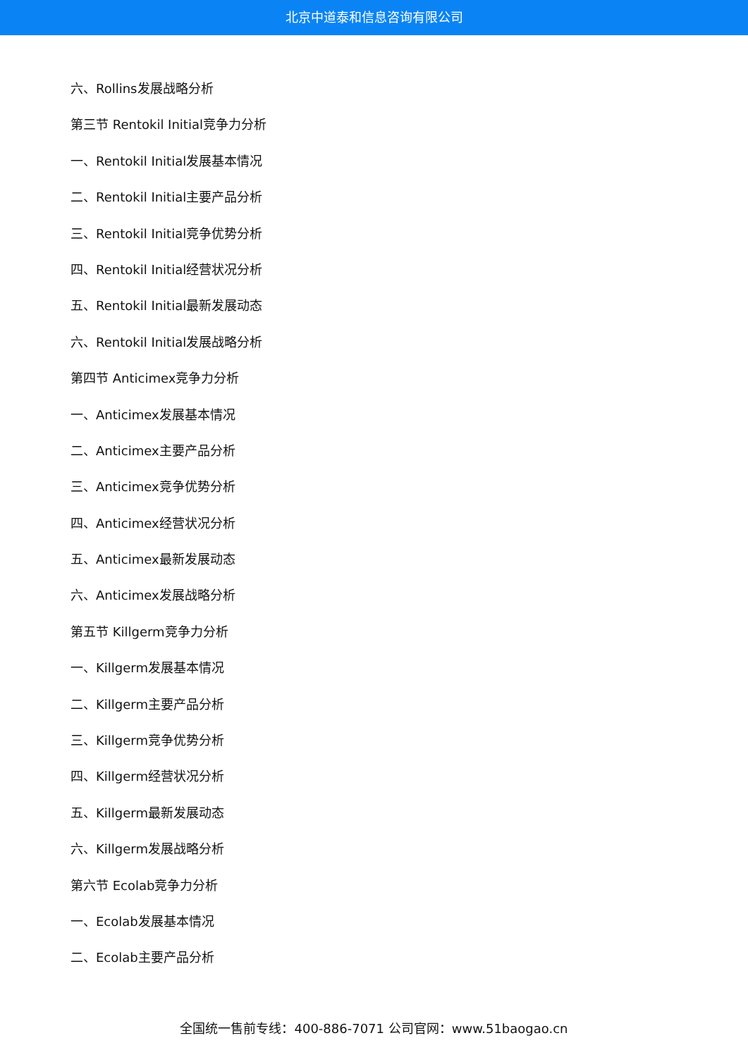北京中道泰和信息咨询有限公司
六、Rollins发展战略分析
第三节 Rentokil Initial竞争力分析
一、Rentokil Initial发展基本情况
二、Rentokil Initial主要产品分析
三、Rentokil Initial竞争优势分析
四、Rentokil Initial经营状况分析
五、Rentokil Initial最新发展动态
六、Rentokil Initial发展战略分析
第四节 Anticimex竞争力分析
一、Anticimex发展基本情况
二、Anticimex主要产品分析
三、Anticimex竞争优势分析
四、Anticimex经营状况分析
五、Anticimex最新发展动态
六、Anticimex发展战略分析
第五节 Killgerm竞争力分析
一、Killgerm发展基本情况
二、Killgerm主要产品分析
三、Killgerm竞争优势分析
四、Killgerm经营状况分析
五、Killgerm最新发展动态
六、Killgerm发展战略分析
第六节 Ecolab竞争力分析
一、Ecolab发展基本情况
二、Ecolab主要产品分析
全国统一售前专线：400-886-7071 公司官网：www.51baogao.cn